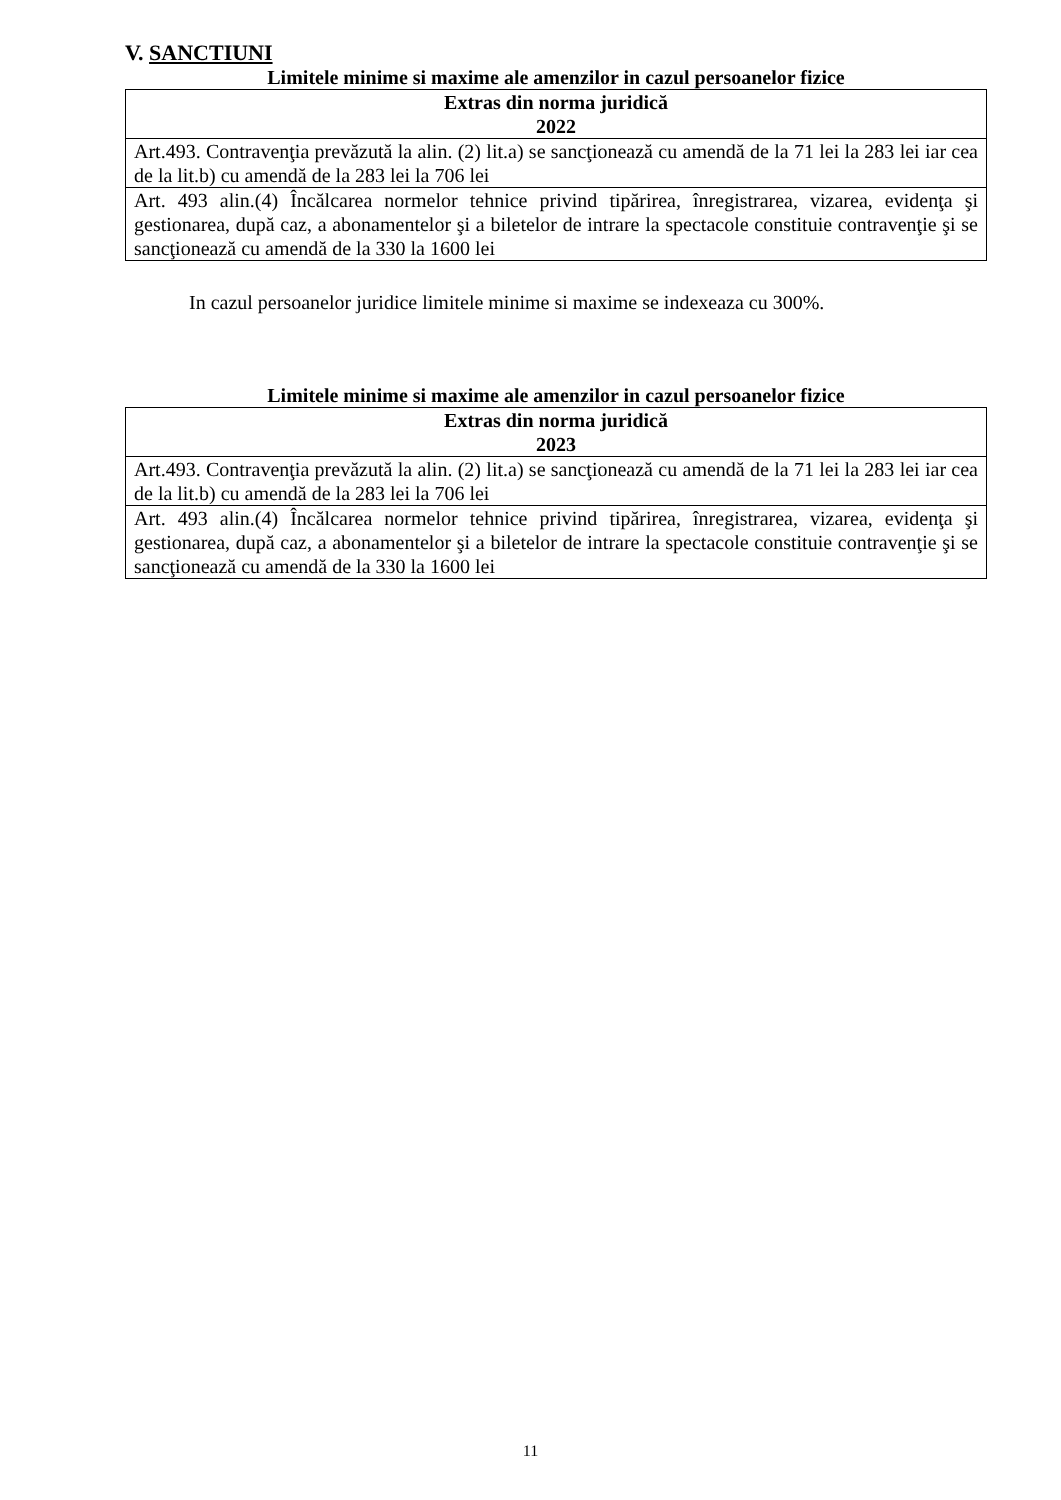V. SANCTIUNI
Limitele minime si maxime ale amenzilor in cazul persoanelor fizice
| Extras din norma juridică 2022 |
| --- |
| Art.493. Contravenţia prevăzută la alin. (2) lit.a) se sancţionează cu amendă de la 71 lei la 283 lei iar cea de la lit.b) cu amendă de la 283 lei la 706 lei |
| Art. 493 alin.(4) Încălcarea normelor tehnice privind tipărirea, înregistrarea, vizarea, evidenţa şi gestionarea, după caz, a abonamentelor şi a biletelor de intrare la spectacole constituie contravenţie şi se sancţionează cu amendă de la 330 la 1600 lei |
In cazul persoanelor juridice limitele minime si maxime se indexeaza cu 300%.
Limitele minime si maxime ale amenzilor in cazul persoanelor fizice
| Extras din norma juridică 2023 |
| --- |
| Art.493. Contravenţia prevăzută la alin. (2) lit.a) se sancţionează cu amendă de la 71 lei la 283 lei iar cea de la lit.b) cu amendă de la 283 lei la 706 lei |
| Art. 493 alin.(4) Încălcarea normelor tehnice privind tipărirea, înregistrarea, vizarea, evidenţa şi gestionarea, după caz, a abonamentelor şi a biletelor de intrare la spectacole constituie contravenţie şi se sancţionează cu amendă de la 330 la 1600 lei |
11